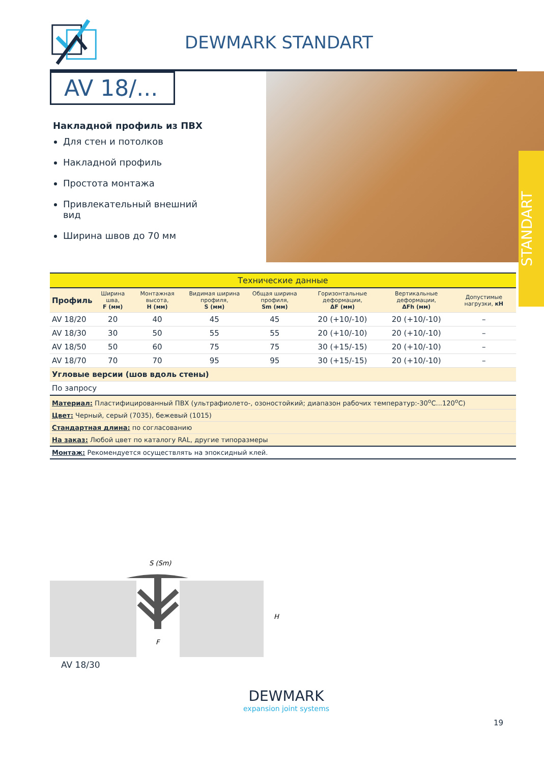DEWMARK STANDART
AV 18/...
Накладной профиль из ПВХ
Для стен и потолков
Накладной профиль
Простота монтажа
Привлекательный внешний вид
Ширина швов до 70 мм
STANDART
| Технические данные | | | | | | | |
| --- | --- | --- | --- | --- | --- | --- | --- |
| Профиль | Ширина шва, F (мм) | Монтажная высота, H (мм) | Видимая ширина профиля, S (мм) | Общая ширина профиля, Sm (мм) | Горизонтальные деформации, ΔF (мм) | Вертикальные деформации, ΔFh (мм) | Допустимые нагрузки, кН |
| AV 18/20 | 20 | 40 | 45 | 45 | 20 (+10/-10) | 20 (+10/-10) | – |
| AV 18/30 | 30 | 50 | 55 | 55 | 20 (+10/-10) | 20 (+10/-10) | – |
| AV 18/50 | 50 | 60 | 75 | 75 | 30 (+15/-15) | 20 (+10/-10) | – |
| AV 18/70 | 70 | 70 | 95 | 95 | 30 (+15/-15) | 20 (+10/-10) | – |
| Угловые версии (шов вдоль стены) | | | | | | | |
| По запросу | | | | | | | |
| Материал: Пластифицированный ПВХ (ультрафиолето-, озоностойкий; диапазон рабочих температур:-30<sup>o</sup>C...120<sup>o</sup>C) | | | | | | | |
| Цвет: Черный, серый (7035), бежевый (1015) | | | | | | | |
| Стандартная длина: по согласованию | | | | | | | |
| На заказ: Любой цвет по каталогу RAL, другие типоразмеры | | | | | | | |
| Монтаж: Рекомендуется осуществлять на эпоксидный клей. | | | | | | | |
S (Sm)
F
H
AV 18/30
DEWMARK
expansion joint systems
19